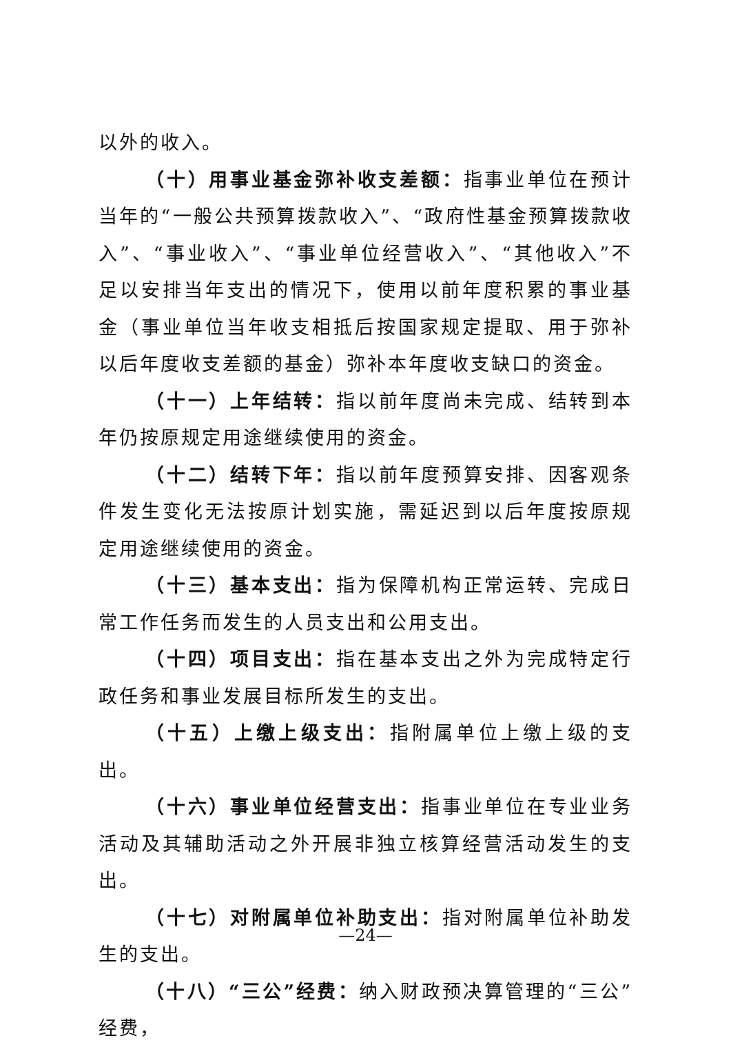以外的收入。
（十）用事业基金弥补收支差额：指事业单位在预计当年的“一般公共预算拨款收入”、“政府性基金预算拨款收入”、“事业收入”、“事业单位经营收入”、“其他收入”不足以安排当年支出的情况下，使用以前年度积累的事业基金（事业单位当年收支相抵后按国家规定提取、用于弥补以后年度收支差额的基金）弥补本年度收支缺口的资金。
（十一）上年结转：指以前年度尚未完成、结转到本年仍按原规定用途继续使用的资金。
（十二）结转下年：指以前年度预算安排、因客观条件发生变化无法按原计划实施，需延迟到以后年度按原规定用途继续使用的资金。
（十三）基本支出：指为保障机构正常运转、完成日常工作任务而发生的人员支出和公用支出。
（十四）项目支出：指在基本支出之外为完成特定行政任务和事业发展目标所发生的支出。
（十五）上缴上级支出：指附属单位上缴上级的支出。
（十六）事业单位经营支出：指事业单位在专业业务活动及其辅助活动之外开展非独立核算经营活动发生的支出。
（十七）对附属单位补助支出：指对附属单位补助发生的支出。
（十八）“三公”经费：纳入财政预决算管理的“三公”经费，
—24—